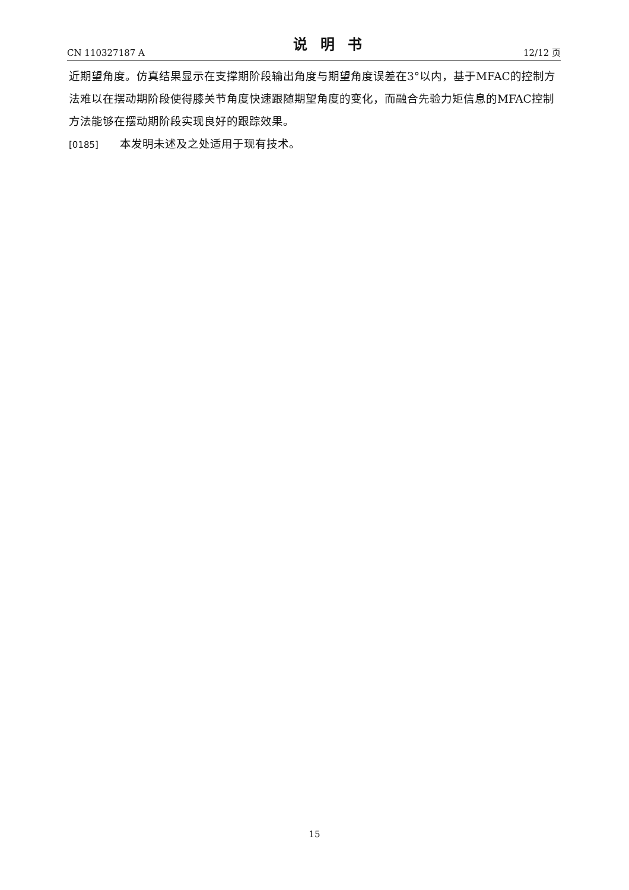CN 110327187 A 说明书 12/12 页
近期望角度。仿真结果显示在支撑期阶段输出角度与期望角度误差在3°以内，基于MFAC的控制方法难以在摆动期阶段使得膝关节角度快速跟随期望角度的变化，而融合先验力矩信息的MFAC控制方法能够在摆动期阶段实现良好的跟踪效果。
[0185] 本发明未述及之处适用于现有技术。
15